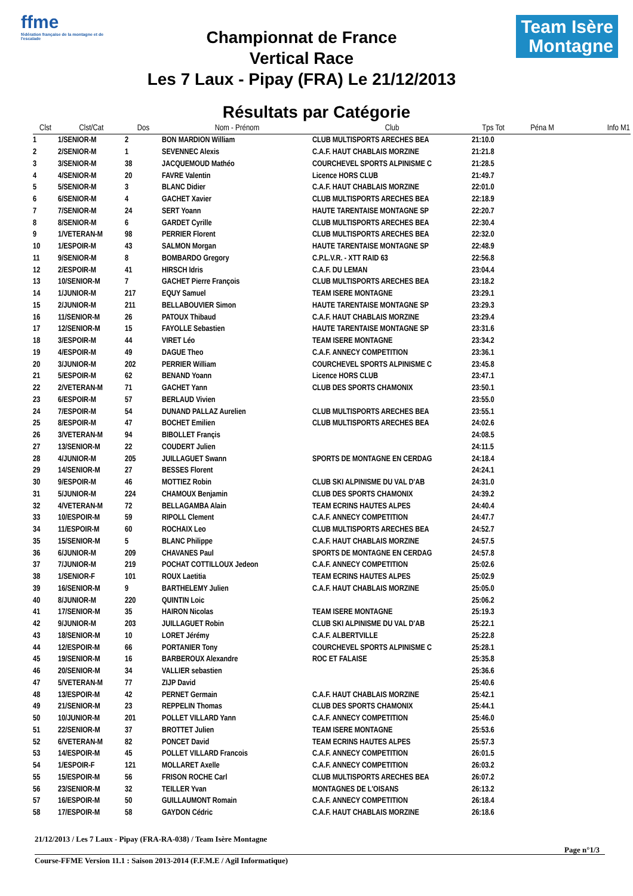ffme
fédération française de la montagne et de l'escalade
Championnat de France
Vertical Race
Les 7 Laux - Pipay (FRA) Le 21/12/2013
Team Isère
Montagne
Résultats par Catégorie
| Clst | Clst/Cat | Dos | Nom - Prénom | Club | Tps Tot | Péna M | Info M1 |
| --- | --- | --- | --- | --- | --- | --- | --- |
| 1 | 1/SENIOR-M | 2 | BON MARDION William | CLUB MULTISPORTS ARECHES BEA | 21:10.0 | | |
| 2 | 2/SENIOR-M | 1 | SEVENNEC Alexis | C.A.F. HAUT CHABLAIS MORZINE | 21:21.8 | | |
| 3 | 3/SENIOR-M | 38 | JACQUEMOUD Mathéo | COURCHEVEL SPORTS ALPINISME C | 21:28.5 | | |
| 4 | 4/SENIOR-M | 20 | FAVRE Valentin | Licence HORS CLUB | 21:49.7 | | |
| 5 | 5/SENIOR-M | 3 | BLANC Didier | C.A.F. HAUT CHABLAIS MORZINE | 22:01.0 | | |
| 6 | 6/SENIOR-M | 4 | GACHET Xavier | CLUB MULTISPORTS ARECHES BEA | 22:18.9 | | |
| 7 | 7/SENIOR-M | 24 | SERT Yoann | HAUTE TARENTAISE MONTAGNE SP | 22:20.7 | | |
| 8 | 8/SENIOR-M | 6 | GARDET Cyrille | CLUB MULTISPORTS ARECHES BEA | 22:30.4 | | |
| 9 | 1/VETERAN-M | 98 | PERRIER Florent | CLUB MULTISPORTS ARECHES BEA | 22:32.0 | | |
| 10 | 1/ESPOIR-M | 43 | SALMON Morgan | HAUTE TARENTAISE MONTAGNE SP | 22:48.9 | | |
| 11 | 9/SENIOR-M | 8 | BOMBARDO Gregory | C.P.L.V.R. - XTT RAID 63 | 22:56.8 | | |
| 12 | 2/ESPOIR-M | 41 | HIRSCH Idris | C.A.F. DU LEMAN | 23:04.4 | | |
| 13 | 10/SENIOR-M | 7 | GACHET Pierre François | CLUB MULTISPORTS ARECHES BEA | 23:18.2 | | |
| 14 | 1/JUNIOR-M | 217 | EQUY Samuel | TEAM ISERE MONTAGNE | 23:29.1 | | |
| 15 | 2/JUNIOR-M | 211 | BELLABOUVIER Simon | HAUTE TARENTAISE MONTAGNE SP | 23:29.3 | | |
| 16 | 11/SENIOR-M | 26 | PATOUX Thibaud | C.A.F. HAUT CHABLAIS MORZINE | 23:29.4 | | |
| 17 | 12/SENIOR-M | 15 | FAYOLLE Sebastien | HAUTE TARENTAISE MONTAGNE SP | 23:31.6 | | |
| 18 | 3/ESPOIR-M | 44 | VIRET Léo | TEAM ISERE MONTAGNE | 23:34.2 | | |
| 19 | 4/ESPOIR-M | 49 | DAGUE Theo | C.A.F. ANNECY COMPETITION | 23:36.1 | | |
| 20 | 3/JUNIOR-M | 202 | PERRIER William | COURCHEVEL SPORTS ALPINISME C | 23:45.8 | | |
| 21 | 5/ESPOIR-M | 62 | BENAND Yoann | Licence HORS CLUB | 23:47.1 | | |
| 22 | 2/VETERAN-M | 71 | GACHET Yann | CLUB DES SPORTS CHAMONIX | 23:50.1 | | |
| 23 | 6/ESPOIR-M | 57 | BERLAUD Vivien | | 23:55.0 | | |
| 24 | 7/ESPOIR-M | 54 | DUNAND PALLAZ Aurelien | CLUB MULTISPORTS ARECHES BEA | 23:55.1 | | |
| 25 | 8/ESPOIR-M | 47 | BOCHET Emilien | CLUB MULTISPORTS ARECHES BEA | 24:02.6 | | |
| 26 | 3/VETERAN-M | 94 | BIBOLLET Françis | | 24:08.5 | | |
| 27 | 13/SENIOR-M | 22 | COUDERT Julien | | 24:11.5 | | |
| 28 | 4/JUNIOR-M | 205 | JUILLAGUET Swann | SPORTS DE MONTAGNE EN CERDAG | 24:18.4 | | |
| 29 | 14/SENIOR-M | 27 | BESSES Florent | | 24:24.1 | | |
| 30 | 9/ESPOIR-M | 46 | MOTTIEZ Robin | CLUB SKI ALPINISME DU VAL D'AB | 24:31.0 | | |
| 31 | 5/JUNIOR-M | 224 | CHAMOUX Benjamin | CLUB DES SPORTS CHAMONIX | 24:39.2 | | |
| 32 | 4/VETERAN-M | 72 | BELLAGAMBA Alain | TEAM ECRINS HAUTES ALPES | 24:40.4 | | |
| 33 | 10/ESPOIR-M | 59 | RIPOLL Clement | C.A.F. ANNECY COMPETITION | 24:47.7 | | |
| 34 | 11/ESPOIR-M | 60 | ROCHAIX Leo | CLUB MULTISPORTS ARECHES BEA | 24:52.7 | | |
| 35 | 15/SENIOR-M | 5 | BLANC Philippe | C.A.F. HAUT CHABLAIS MORZINE | 24:57.5 | | |
| 36 | 6/JUNIOR-M | 209 | CHAVANES Paul | SPORTS DE MONTAGNE EN CERDAG | 24:57.8 | | |
| 37 | 7/JUNIOR-M | 219 | POCHAT COTTILLOUX Jedeon | C.A.F. ANNECY COMPETITION | 25:02.6 | | |
| 38 | 1/SENIOR-F | 101 | ROUX Laetitia | TEAM ECRINS HAUTES ALPES | 25:02.9 | | |
| 39 | 16/SENIOR-M | 9 | BARTHELEMY Julien | C.A.F. HAUT CHABLAIS MORZINE | 25:05.0 | | |
| 40 | 8/JUNIOR-M | 220 | QUINTIN Loic | | 25:06.2 | | |
| 41 | 17/SENIOR-M | 35 | HAIRON Nicolas | TEAM ISERE MONTAGNE | 25:19.3 | | |
| 42 | 9/JUNIOR-M | 203 | JUILLAGUET Robin | CLUB SKI ALPINISME DU VAL D'AB | 25:22.1 | | |
| 43 | 18/SENIOR-M | 10 | LORET Jérémy | C.A.F. ALBERTVILLE | 25:22.8 | | |
| 44 | 12/ESPOIR-M | 66 | PORTANIER Tony | COURCHEVEL SPORTS ALPINISME C | 25:28.1 | | |
| 45 | 19/SENIOR-M | 16 | BARBEROUX Alexandre | ROC ET FALAISE | 25:35.8 | | |
| 46 | 20/SENIOR-M | 34 | VALLIER sebastien | | 25:36.6 | | |
| 47 | 5/VETERAN-M | 77 | ZIJP David | | 25:40.6 | | |
| 48 | 13/ESPOIR-M | 42 | PERNET Germain | C.A.F. HAUT CHABLAIS MORZINE | 25:42.1 | | |
| 49 | 21/SENIOR-M | 23 | REPPELIN Thomas | CLUB DES SPORTS CHAMONIX | 25:44.1 | | |
| 50 | 10/JUNIOR-M | 201 | POLLET VILLARD Yann | C.A.F. ANNECY COMPETITION | 25:46.0 | | |
| 51 | 22/SENIOR-M | 37 | BROTTET Julien | TEAM ISERE MONTAGNE | 25:53.6 | | |
| 52 | 6/VETERAN-M | 82 | PONCET David | TEAM ECRINS HAUTES ALPES | 25:57.3 | | |
| 53 | 14/ESPOIR-M | 45 | POLLET VILLARD Francois | C.A.F. ANNECY COMPETITION | 26:01.5 | | |
| 54 | 1/ESPOIR-F | 121 | MOLLARET Axelle | C.A.F. ANNECY COMPETITION | 26:03.2 | | |
| 55 | 15/ESPOIR-M | 56 | FRISON ROCHE Carl | CLUB MULTISPORTS ARECHES BEA | 26:07.2 | | |
| 56 | 23/SENIOR-M | 32 | TEILLER Yvan | MONTAGNES DE L'OISANS | 26:13.2 | | |
| 57 | 16/ESPOIR-M | 50 | GUILLAUMONT Romain | C.A.F. ANNECY COMPETITION | 26:18.4 | | |
| 58 | 17/ESPOIR-M | 58 | GAYDON Cédric | C.A.F. HAUT CHABLAIS MORZINE | 26:18.6 | | |
21/12/2013 / Les 7 Laux - Pipay (FRA-RA-038) / Team Isère Montagne
Page n°1/3
Course-FFME Version 11.1 : Saison 2013-2014 (F.F.M.E / Agil Informatique)